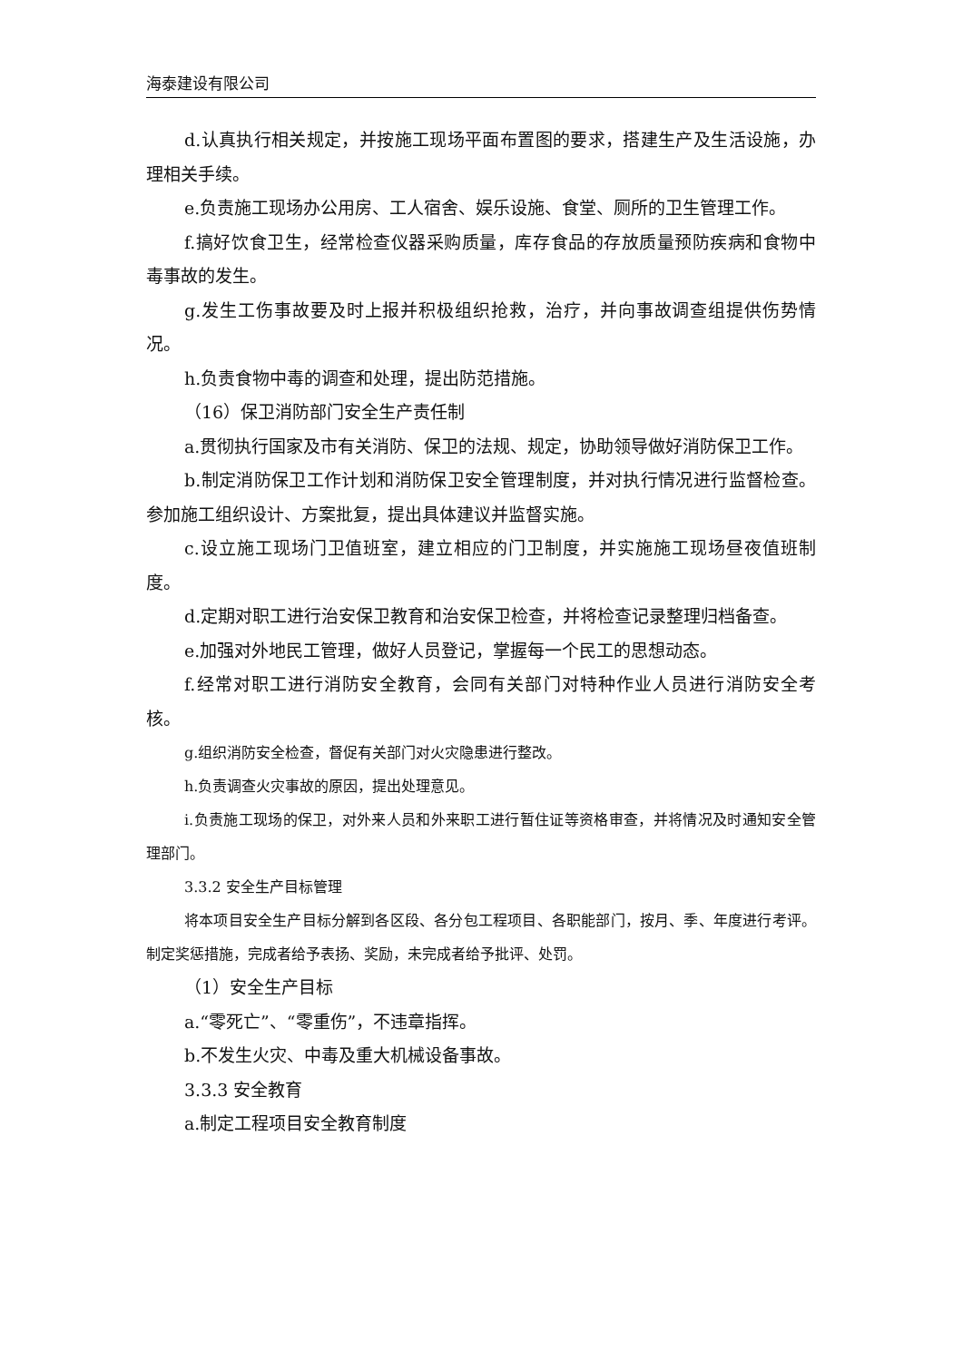海泰建设有限公司
d.认真执行相关规定，并按施工现场平面布置图的要求，搭建生产及生活设施，办理相关手续。
e.负责施工现场办公用房、工人宿舍、娱乐设施、食堂、厕所的卫生管理工作。
f.搞好饮食卫生，经常检查仪器采购质量，库存食品的存放质量预防疾病和食物中毒事故的发生。
g.发生工伤事故要及时上报并积极组织抢救，治疗，并向事故调查组提供伤势情况。
h.负责食物中毒的调查和处理，提出防范措施。
（16）保卫消防部门安全生产责任制
a.贯彻执行国家及市有关消防、保卫的法规、规定，协助领导做好消防保卫工作。
b.制定消防保卫工作计划和消防保卫安全管理制度，并对执行情况进行监督检查。参加施工组织设计、方案批复，提出具体建议并监督实施。
c.设立施工现场门卫值班室，建立相应的门卫制度，并实施施工现场昼夜值班制度。
d.定期对职工进行治安保卫教育和治安保卫检查，并将检查记录整理归档备查。
e.加强对外地民工管理，做好人员登记，掌握每一个民工的思想动态。
f.经常对职工进行消防安全教育，会同有关部门对特种作业人员进行消防安全考核。
g.组织消防安全检查，督促有关部门对火灾隐患进行整改。
h.负责调查火灾事故的原因，提出处理意见。
i.负责施工现场的保卫，对外来人员和外来职工进行暂住证等资格审查，并将情况及时通知安全管理部门。
3.3.2 安全生产目标管理
将本项目安全生产目标分解到各区段、各分包工程项目、各职能部门，按月、季、年度进行考评。制定奖惩措施，完成者给予表扬、奖励，未完成者给予批评、处罚。
（1）安全生产目标
a.“零死亡”、“零重伤”，不违章指挥。
b.不发生火灾、中毒及重大机械设备事故。
3.3.3 安全教育
a.制定工程项目安全教育制度